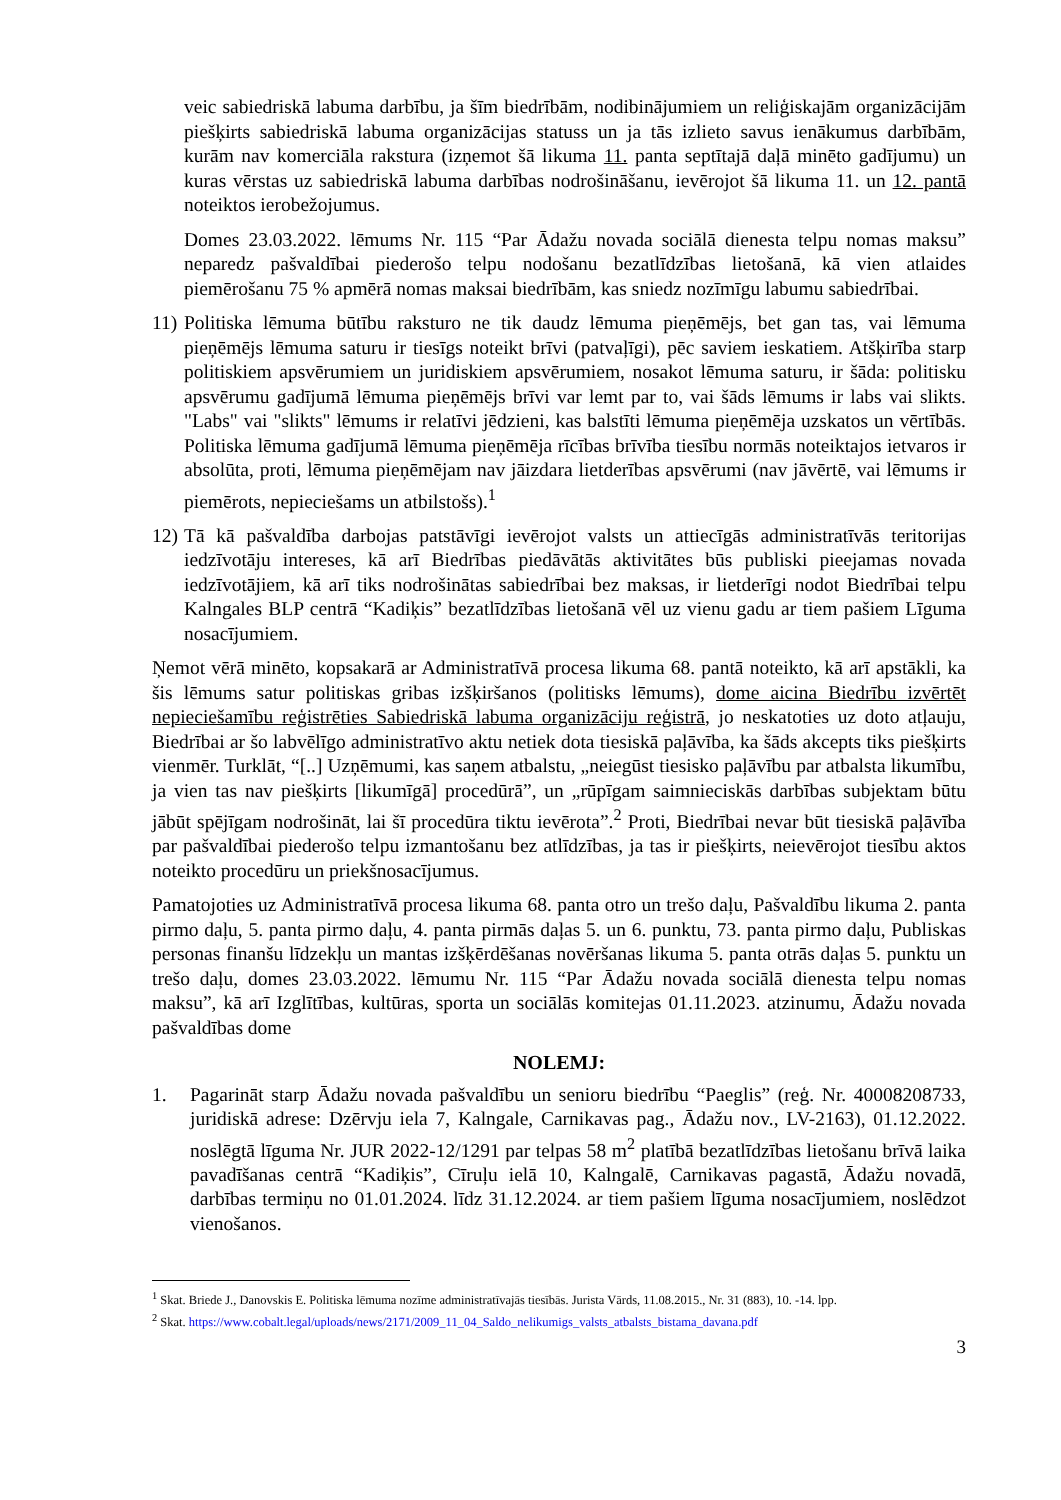veic sabiedriskā labuma darbību, ja šīm biedrībām, nodibinājumiem un reliģiskajām organizācijām piešķirts sabiedriskā labuma organizācijas statuss un ja tās izlieto savus ienākumus darbībām, kurām nav komerciāla rakstura (izņemot šā likuma 11. panta septītajā daļā minēto gadījumu) un kuras vērstas uz sabiedriskā labuma darbības nodrošināšanu, ievērojot šā likuma 11. un 12. pantā noteiktos ierobežojumus.
Domes 23.03.2022. lēmums Nr. 115 “Par Ādažu novada sociālā dienesta telpu nomas maksu” neparedz pašvaldībai piederošo telpu nodošanu bezatlīdzības lietošanā, kā vien atlaides piemērošanu 75 % apmērā nomas maksai biedrībām, kas sniedz nozīmīgu labumu sabiedrībai.
11) Politiska lēmuma būtību raksturo ne tik daudz lēmuma pieņēmējs, bet gan tas, vai lēmuma pieņēmējs lēmuma saturu ir tiesīgs noteikt brīvi (patvaļīgi), pēc saviem ieskatiem. Atšķirība starp politiskiem apsvērumiem un juridiskiem apsvērumiem, nosakot lēmuma saturu, ir šāda: politisku apsvērumu gadījumā lēmuma pieņēmējs brīvi var lemt par to, vai šāds lēmums ir labs vai slikts. "Labs" vai "slikts" lēmums ir relatīvi jēdzieni, kas balstīti lēmuma pieņēmēja uzskatos un vērtībās. Politiska lēmuma gadījumā lēmuma pieņēmēja rīcības brīvība tiesību normās noteiktajos ietvaros ir absolūta, proti, lēmuma pieņēmējam nav jāizdara lietderības apsvērumi (nav jāvērtē, vai lēmums ir piemērots, nepieciešams un atbilstošs).<sup>1</sup>
12) Tā kā pašvaldība darbojas patstāvīgi ievērojot valsts un attiecīgās administratīvās teritorijas iedzīvotāju intereses, kā arī Biedrības piedāvātās aktivitātes būs publiski pieejamas novada iedzīvotājiem, kā arī tiks nodrošinātas sabiedrībai bez maksas, ir lietderīgi nodot Biedrībai telpu Kalngales BLP centrā “Kadiķis” bezatlīdzības lietošanā vēl uz vienu gadu ar tiem pašiem Līguma nosacījumiem.
Ņemot vērā minēto, kopsakarā ar Administratīvā procesa likuma 68. pantā noteikto, kā arī apstākli, ka šis lēmums satur politiskas gribas izšķiršanos (politisks lēmums), dome aicina Biedrību izvērtēt nepieciešamību reģistrēties Sabiedriskā labuma organizāciju reģistrā, jo neskatoties uz doto atļauju, Biedrībai ar šo labvēlīgo administratīvo aktu netiek dota tiesiskā paļāvība, ka šāds akcepts tiks piešķirts vienmēr. Turklāt, “[..] Uzņēmumi, kas saņem atbalstu, „neiegūst tiesisko paļāvību par atbalsta likumību, ja vien tas nav piešķirts [likumīgā] procedūrā”, un „rūpīgam saimnieciskās darbības subjektam būtu jābūt spējīgam nodrošināt, lai šī procedūra tiktu ievērota”.<sup>2</sup> Proti, Biedrībai nevar būt tiesiskā paļāvība par pašvaldībai piederošo telpu izmantošanu bez atlīdzības, ja tas ir piešķirts, neievērojot tiesību aktos noteikto procedūru un priekšnosacījumus.
Pamatojoties uz Administratīvā procesa likuma 68. panta otro un trešo daļu, Pašvaldību likuma 2. panta pirmo daļu, 5. panta pirmo daļu, 4. panta pirmās daļas 5. un 6. punktu, 73. panta pirmo daļu, Publiskas personas finanšu līdzekļu un mantas izšķērdēšanas novēršanas likuma 5. panta otrās daļas 5. punktu un trešo daļu, domes 23.03.2022. lēmumu Nr. 115 “Par Ādažu novada sociālā dienesta telpu nomas maksu”, kā arī Izglītības, kultūras, sporta un sociālās komitejas 01.11.2023. atzinumu, Ādažu novada pašvaldības dome
NOLEMJ:
1. Pagarināt starp Ādažu novada pašvaldību un senioru biedrību “Paeglis” (reģ. Nr. 40008208733, juridiskā adrese: Dzērvju iela 7, Kalngale, Carnikavas pag., Ādažu nov., LV-2163), 01.12.2022. noslēgtā līguma Nr. JUR 2022-12/1291 par telpas 58 m<sup>2</sup> platībā bezatlīdzības lietošanu brīvā laika pavadīšanas centrā “Kadiķis”, Cīruļu ielā 10, Kalngalē, Carnikavas pagastā, Ādažu novadā, darbības termiņu no 01.01.2024. līdz 31.12.2024. ar tiem pašiem līguma nosacījumiem, noslēdzot vienošanos.
<sup>1</sup> Skat. Briede J., Danovskis E. Politiska lēmuma nozīme administratīvajās tiesībās. Jurista Vārds, 11.08.2015., Nr. 31 (883), 10. -14. lpp.
<sup>2</sup> Skat. https://www.cobalt.legal/uploads/news/2171/2009_11_04_Saldo_nelikumigs_valsts_atbalsts_bistama_davana.pdf
3